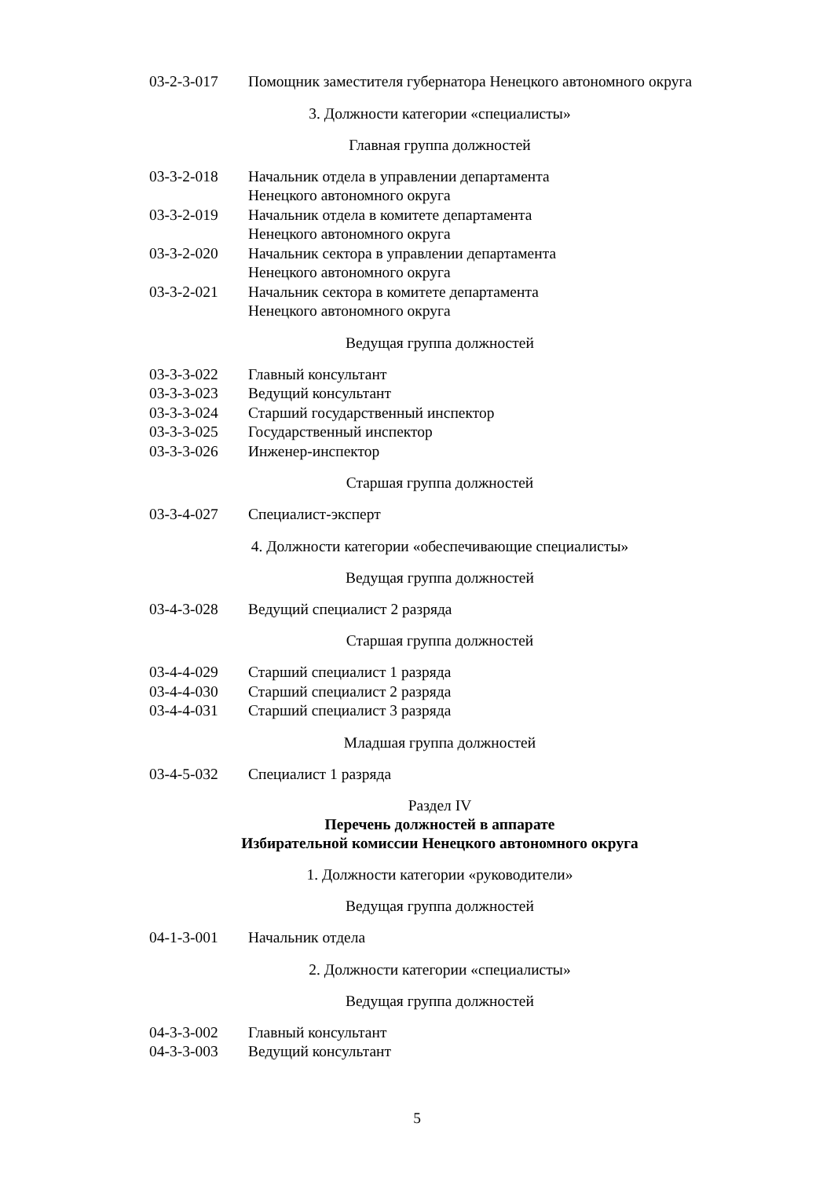| 03-2-3-017 | Помощник заместителя губернатора Ненецкого автономного округа |
3. Должности категории «специалисты»
Главная группа должностей
| 03-3-2-018 | Начальник отдела в управлении департамента Ненецкого автономного округа |
| 03-3-2-019 | Начальник отдела в комитете департамента Ненецкого автономного округа |
| 03-3-2-020 | Начальник сектора в управлении департамента Ненецкого автономного округа |
| 03-3-2-021 | Начальник сектора в комитете департамента Ненецкого автономного округа |
Ведущая группа должностей
| 03-3-3-022 | Главный консультант |
| 03-3-3-023 | Ведущий консультант |
| 03-3-3-024 | Старший государственный инспектор |
| 03-3-3-025 | Государственный инспектор |
| 03-3-3-026 | Инженер-инспектор |
Старшая группа должностей
| 03-3-4-027 | Специалист-эксперт |
4. Должности категории «обеспечивающие специалисты»
Ведущая группа должностей
| 03-4-3-028 | Ведущий специалист 2 разряда |
Старшая группа должностей
| 03-4-4-029 | Старший специалист 1 разряда |
| 03-4-4-030 | Старший специалист 2 разряда |
| 03-4-4-031 | Старший специалист 3 разряда |
Младшая группа должностей
| 03-4-5-032 | Специалист 1 разряда |
Раздел IV
Перечень должностей в аппарате
Избирательной комиссии Ненецкого автономного округа
1. Должности категории «руководители»
Ведущая группа должностей
| 04-1-3-001 | Начальник отдела |
2. Должности категории «специалисты»
Ведущая группа должностей
| 04-3-3-002 | Главный консультант |
| 04-3-3-003 | Ведущий консультант |
5